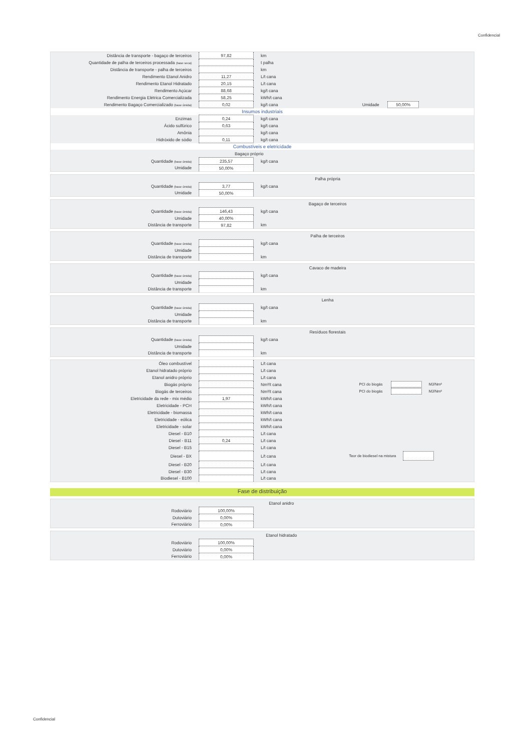Confidencial
| Distância de transporte - bagaço de terceiros | 97,82 | km | |
| Quantidade de palha de terceiros processada (base seca) | | t palha | |
| Distância de transporte - palha de terceiros | | km | |
| Rendimento Etanol Anidro | 11,27 | L/t cana | |
| Rendimento Etanol Hidratado | 20,15 | L/t cana | |
| Rendimento Açúcar | 88,68 | kg/t cana | |
| Rendimento Energia Elétrica Comercializada | 58,25 | kWh/t cana | |
| Rendimento Bagaço Comercializado (base úmida) | 0,02 | kg/t cana | Umidade 50,00% |
| Insumos industriais | | | |
| Enzimas | 0,24 | kg/t cana | |
| Ácido sulfúrico | 0,63 | kg/t cana | |
| Amônia | | kg/t cana | |
| Hidróxido de sódio | 0,11 | kg/t cana | |
| Combustíveis e eletricidade | | | |
| | Bagaço próprio | | |
| Quantidade (base úmida) | 235,57 | kg/t cana | |
| Umidade | 50,00% | | |
| | Palha própria | | |
| Quantidade (base úmida) | 3,77 | kg/t cana | |
| Umidade | 50,00% | | |
| | Bagaço de terceiros | | |
| Quantidade (base úmida) | 146,43 | kg/t cana | |
| Umidade | 40,00% | | |
| Distância de transporte | 97,82 | km | |
| | Palha de terceiros | | |
| Quantidade (base úmida) | | kg/t cana | |
| Umidade | | | |
| Distância de transporte | | km | |
| | Cavaco de madeira | | |
| Quantidade (base úmida) | | kg/t cana | |
| Umidade | | | |
| Distância de transporte | | km | |
| | Lenha | | |
| Quantidade (base úmida) | | kg/t cana | |
| Umidade | | | |
| Distância de transporte | | km | |
| | Resíduos florestais | | |
| Quantidade (base úmida) | | kg/t cana | |
| Umidade | | | |
| Distância de transporte | | km | |
| Óleo combustível | | L/t cana | |
| Etanol hidratado próprio | | L/t cana | |
| Etanol anidro próprio | | L/t cana | |
| Biogás próprio | | Nm³/t cana | PCI do biogás MJ/Nm³ |
| Biogás de terceiros | | Nm³/t cana | PCI do biogás MJ/Nm³ |
| Eletricidade da rede - mix médio | 1,97 | kWh/t cana | |
| Eletricidade - PCH | | kWh/t cana | |
| Eletricidade - biomassa | | kWh/t cana | |
| Eletricidade - eólica | | kWh/t cana | |
| Eletricidade - solar | | kWh/t cana | |
| Diesel - B10 | | L/t cana | |
| Diesel - B11 | 0,24 | L/t cana | |
| Diesel - B15 | | L/t cana | |
| Diesel - BX | | L/t cana | Teor de biodiesel na mistura |
| Diesel - B20 | | L/t cana | |
| Diesel - B30 | | L/t cana | |
| Biodiesel - B100 | | L/t cana | |
Fase de distribuição
| | Etanol anidro | | |
| Rodoviário | 100,00% | | |
| Dutoviário | 0,00% | | |
| Ferroviário | 0,00% | | |
| | Etanol hidratado | | |
| Rodoviário | 100,00% | | |
| Dutoviário | 0,00% | | |
| Ferroviário | 0,00% | | |
Confidencial